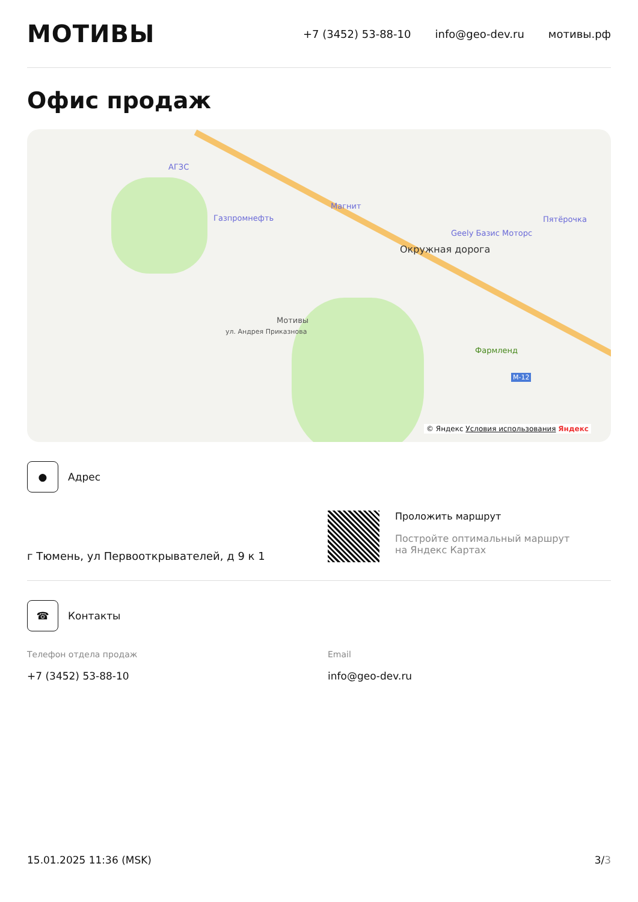МОТИВЫ
+7 (3452) 53-88-10 info@geo-dev.ru мотивы.рф
Офис продаж
АГЗС
Газпромнефть
Магнит
Пятёрочка
Geely Базис Моторс
Окружная дорога
ул. Андрея Приказнова
Мотивы
Фармленд
М-12
© Яндекс Условия использования Яндекс
●
Адрес
г Тюмень, ул Первооткрывателей, д 9 к 1 Проложить маршрут
Постройте оптимальный маршрут
на Яндекс Картах
☎
Контакты
Телефон отдела продаж
+7 (3452) 53-88-10
Email
info@geo-dev.ru
15.01.2025 11:36 (MSK) 3/3